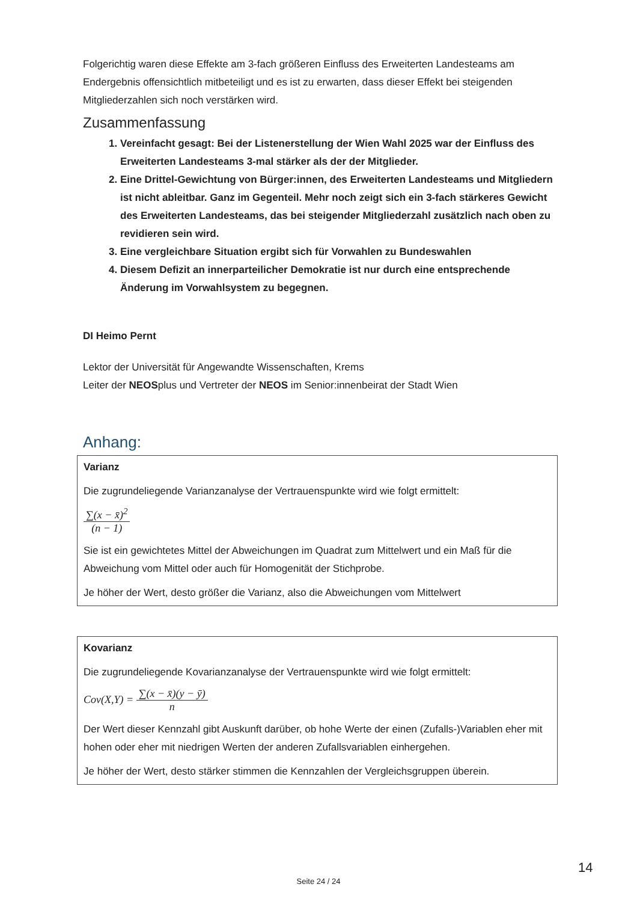Folgerichtig waren diese Effekte am 3-fach größeren Einfluss des Erweiterten Landesteams am Endergebnis offensichtlich mitbeteiligt und es ist zu erwarten, dass dieser Effekt bei steigenden Mitgliederzahlen sich noch verstärken wird.
Zusammenfassung
1. Vereinfacht gesagt: Bei der Listenerstellung der Wien Wahl 2025 war der Einfluss des Erweiterten Landesteams 3-mal stärker als der der Mitglieder.
2. Eine Drittel-Gewichtung von Bürger:innen, des Erweiterten Landesteams und Mitgliedern ist nicht ableitbar. Ganz im Gegenteil. Mehr noch zeigt sich ein 3-fach stärkeres Gewicht des Erweiterten Landesteams, das bei steigender Mitgliederzahl zusätzlich nach oben zu revidieren sein wird.
3. Eine vergleichbare Situation ergibt sich für Vorwahlen zu Bundeswahlen
4. Diesem Defizit an innerparteilicher Demokratie ist nur durch eine entsprechende Änderung im Vorwahlsystem zu begegnen.
DI Heimo Pernt
Lektor der Universität für Angewandte Wissenschaften, Krems
Leiter der NEOSplus und Vertreter der NEOS im Senior:innenbeirat der Stadt Wien
Anhang:
Varianz
Die zugrundeliegende Varianzanalyse der Vertrauenspunkte wird wie folgt ermittelt:
∑(x − x̄)<sup>2</sup> (n − 1)
Sie ist ein gewichtetes Mittel der Abweichungen im Quadrat zum Mittelwert und ein Maß für die Abweichung vom Mittel oder auch für Homogenität der Stichprobe.
Je höher der Wert, desto größer die Varianz, also die Abweichungen vom Mittelwert
Kovarianz
Die zugrundeliegende Kovarianzanalyse der Vertrauenspunkte wird wie folgt ermittelt:
Cov(X,Y) = ∑(x − x̄)(y − ȳ) n
Der Wert dieser Kennzahl gibt Auskunft darüber, ob hohe Werte der einen (Zufalls-)Variablen eher mit hohen oder eher mit niedrigen Werten der anderen Zufallsvariablen einhergehen.
Je höher der Wert, desto stärker stimmen die Kennzahlen der Vergleichsgruppen überein.
14
Seite 24 / 24